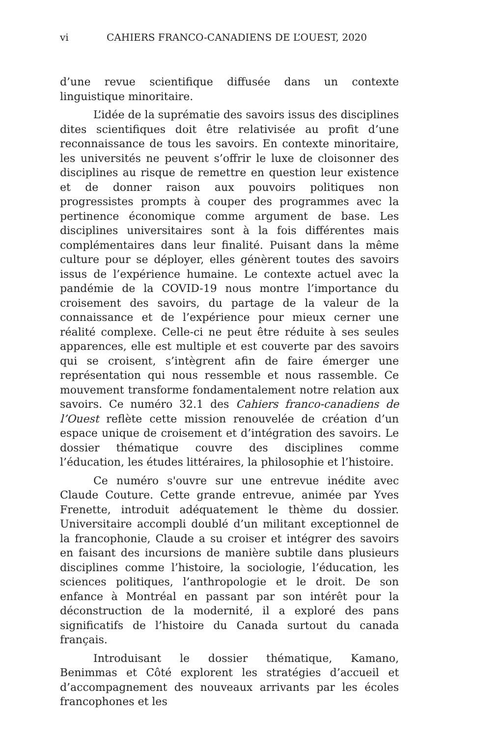vi CAHIERS FRANCO-CANADIENS DE L’OUEST, 2020
d’une revue scientifique diffusée dans un contexte linguistique minoritaire.
L’idée de la suprématie des savoirs issus des disciplines dites scientifiques doit être relativisée au profit d’une reconnaissance de tous les savoirs. En contexte minoritaire, les universités ne peuvent s’offrir le luxe de cloisonner des disciplines au risque de remettre en question leur existence et de donner raison aux pouvoirs politiques non progressistes prompts à couper des programmes avec la pertinence économique comme argument de base. Les disciplines universitaires sont à la fois différentes mais complémentaires dans leur finalité. Puisant dans la même culture pour se déployer, elles génèrent toutes des savoirs issus de l’expérience humaine. Le contexte actuel avec la pandémie de la COVID-19 nous montre l’importance du croisement des savoirs, du partage de la valeur de la connaissance et de l’expérience pour mieux cerner une réalité complexe. Celle-ci ne peut être réduite à ses seules apparences, elle est multiple et est couverte par des savoirs qui se croisent, s’intègrent afin de faire émerger une représentation qui nous ressemble et nous rassemble. Ce mouvement transforme fondamentalement notre relation aux savoirs. Ce numéro 32.1 des Cahiers franco-canadiens de l’Ouest reflète cette mission renouvelée de création d’un espace unique de croisement et d’intégration des savoirs. Le dossier thématique couvre des disciplines comme l’éducation, les études littéraires, la philosophie et l’histoire.
Ce numéro s'ouvre sur une entrevue inédite avec Claude Couture. Cette grande entrevue, animée par Yves Frenette, introduit adéquatement le thème du dossier. Universitaire accompli doublé d’un militant exceptionnel de la francophonie, Claude a su croiser et intégrer des savoirs en faisant des incursions de manière subtile dans plusieurs disciplines comme l’histoire, la sociologie, l’éducation, les sciences politiques, l’anthropologie et le droit. De son enfance à Montréal en passant par son intérêt pour la déconstruction de la modernité, il a exploré des pans significatifs de l’histoire du Canada surtout du canada français.
Introduisant le dossier thématique, Kamano, Benimmas et Côté explorent les stratégies d’accueil et d’accompagnement des nouveaux arrivants par les écoles francophones et les